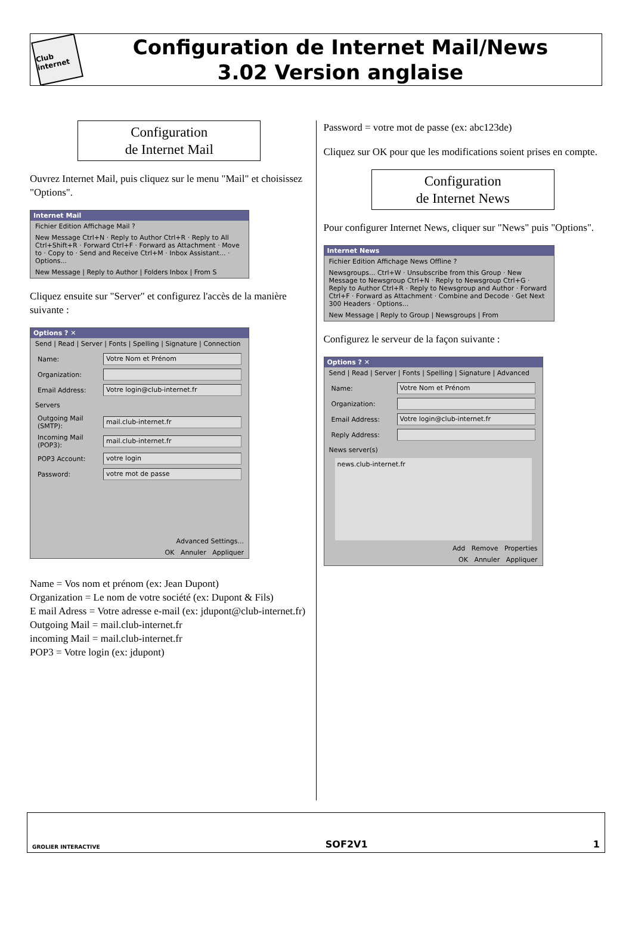Club internet
Configuration de Internet Mail/News
3.02 Version anglaise
Configuration
de Internet Mail
Ouvrez Internet Mail, puis cliquez sur le menu "Mail" et choisissez "Options".
Internet Mail
Fichier Edition Affichage Mail ?
New Message Ctrl+N · Reply to Author Ctrl+R · Reply to All Ctrl+Shift+R · Forward Ctrl+F · Forward as Attachment · Move to · Copy to · Send and Receive Ctrl+M · Inbox Assistant... · Options...
New Message | Reply to Author | Folders Inbox | From S
Cliquez ensuite sur "Server" et configurez l'accès de la manière suivante :
Options ? ✕
Send | Read | Server | Fonts | Spelling | Signature | Connection
Name: Votre Nom et Prénom
Organization:
Email Address: Votre login@club-internet.fr
Servers
Outgoing Mail (SMTP):
mail.club-internet.fr
Incoming Mail (POP3):
mail.club-internet.fr
POP3 Account: votre login
Password: votre mot de passe
Advanced Settings...
OK Annuler Appliquer
Name = Vos nom et prénom (ex: Jean Dupont)
Organization = Le nom de votre société (ex: Dupont & Fils)
E mail Adress = Votre adresse e-mail (ex: jdupont@club-internet.fr)
Outgoing Mail = mail.club-internet.fr
incoming Mail = mail.club-internet.fr
POP3 = Votre login (ex: jdupont)
Password = votre mot de passe (ex: abc123de)
Cliquez sur OK pour que les modifications soient prises en compte.
Configuration
de Internet News
Pour configurer Internet News, cliquer sur "News" puis "Options".
Internet News
Fichier Edition Affichage News Offline ?
Newsgroups... Ctrl+W · Unsubscribe from this Group · New Message to Newsgroup Ctrl+N · Reply to Newsgroup Ctrl+G · Reply to Author Ctrl+R · Reply to Newsgroup and Author · Forward Ctrl+F · Forward as Attachment · Combine and Decode · Get Next 300 Headers · Options...
New Message | Reply to Group | Newsgroups | From
Configurez le serveur de la façon suivante :
Options ? ✕
Send | Read | Server | Fonts | Spelling | Signature | Advanced
Name: Votre Nom et Prénom
Organization:
Email Address: Votre login@club-internet.fr
Reply Address:
News server(s)
news.club-internet.fr
Add Remove Properties
OK Annuler Appliquer
GROLIER INTERACTIVE SOF2V1 1